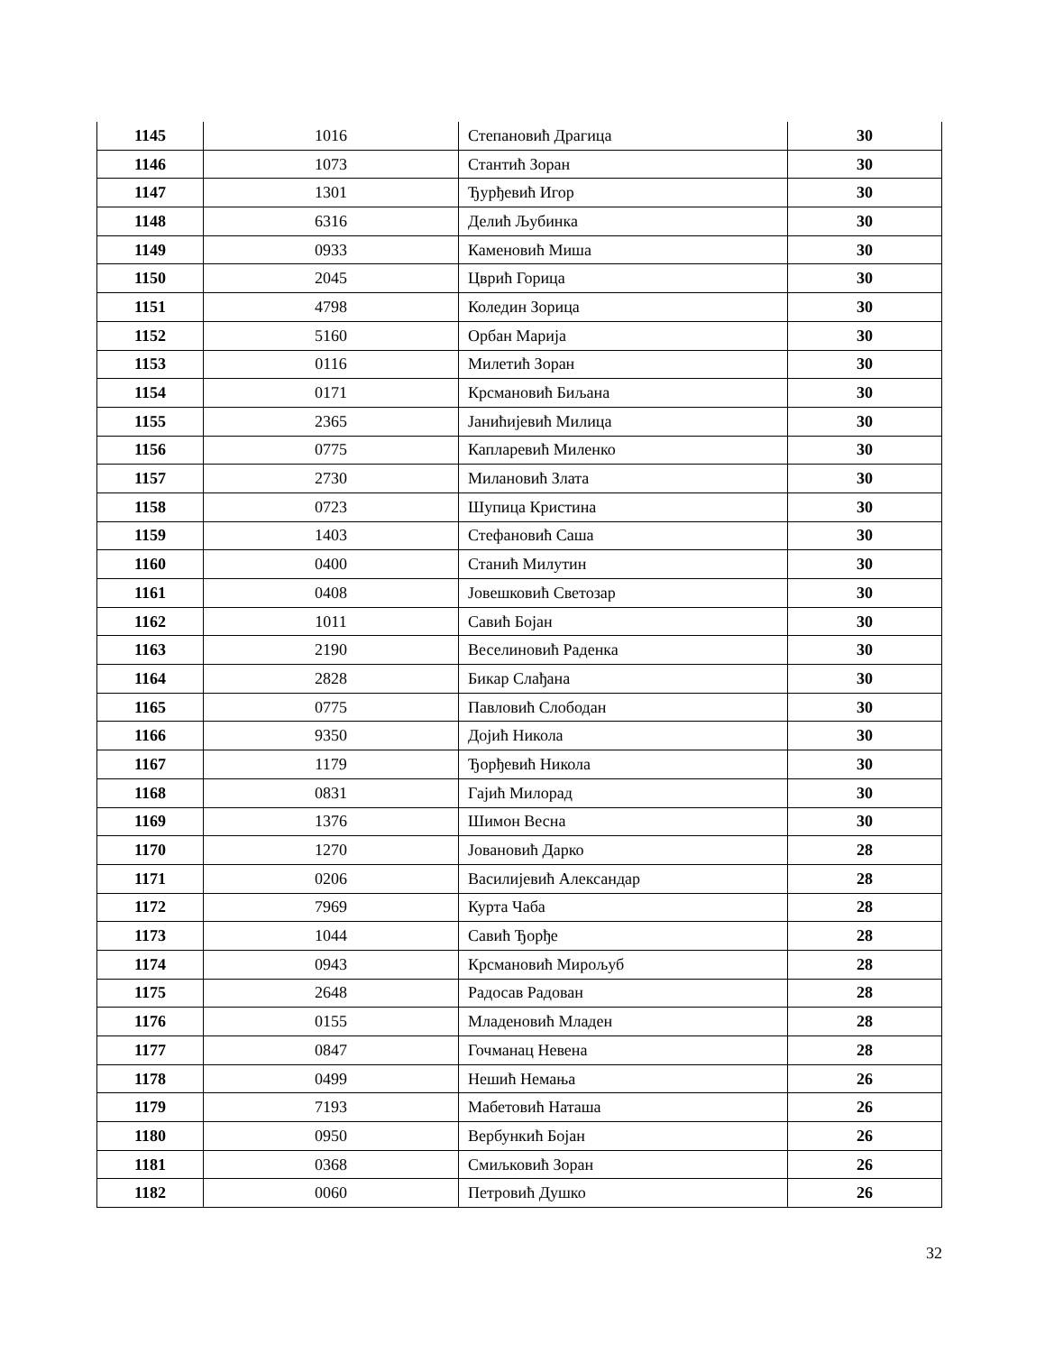| 1145 | 1016 | Степановић Драгица | 30 |
| 1146 | 1073 | Стантић Зоран | 30 |
| 1147 | 1301 | Ђурђевић Игор | 30 |
| 1148 | 6316 | Делић Љубинка | 30 |
| 1149 | 0933 | Каменовић Миша | 30 |
| 1150 | 2045 | Цврић Горица | 30 |
| 1151 | 4798 | Коледин Зорица | 30 |
| 1152 | 5160 | Орбан Марија | 30 |
| 1153 | 0116 | Милетић Зоран | 30 |
| 1154 | 0171 | Крсмановић Биљана | 30 |
| 1155 | 2365 | Јанићијевић Милица | 30 |
| 1156 | 0775 | Капларевић Миленко | 30 |
| 1157 | 2730 | Милановић Злата | 30 |
| 1158 | 0723 | Шупица Кристина | 30 |
| 1159 | 1403 | Стефановић Саша | 30 |
| 1160 | 0400 | Станић Милутин | 30 |
| 1161 | 0408 | Јовешковић Светозар | 30 |
| 1162 | 1011 | Савић Бојан | 30 |
| 1163 | 2190 | Веселиновић Раденка | 30 |
| 1164 | 2828 | Бикар Слађана | 30 |
| 1165 | 0775 | Павловић Слободан | 30 |
| 1166 | 9350 | Дојић Никола | 30 |
| 1167 | 1179 | Ђорђевић Никола | 30 |
| 1168 | 0831 | Гајић Милорад | 30 |
| 1169 | 1376 | Шимон Весна | 30 |
| 1170 | 1270 | Јовановић Дарко | 28 |
| 1171 | 0206 | Василијевић Александар | 28 |
| 1172 | 7969 | Курта Чаба | 28 |
| 1173 | 1044 | Савић Ђорђе | 28 |
| 1174 | 0943 | Крсмановић Мирољуб | 28 |
| 1175 | 2648 | Радосав Радован | 28 |
| 1176 | 0155 | Младеновић Младен | 28 |
| 1177 | 0847 | Гочманац Невена | 28 |
| 1178 | 0499 | Нешић Немања | 26 |
| 1179 | 7193 | Мабетовић Наташа | 26 |
| 1180 | 0950 | Вербункић Бојан | 26 |
| 1181 | 0368 | Смиљковић Зоран | 26 |
| 1182 | 0060 | Петровић Душко | 26 |
32